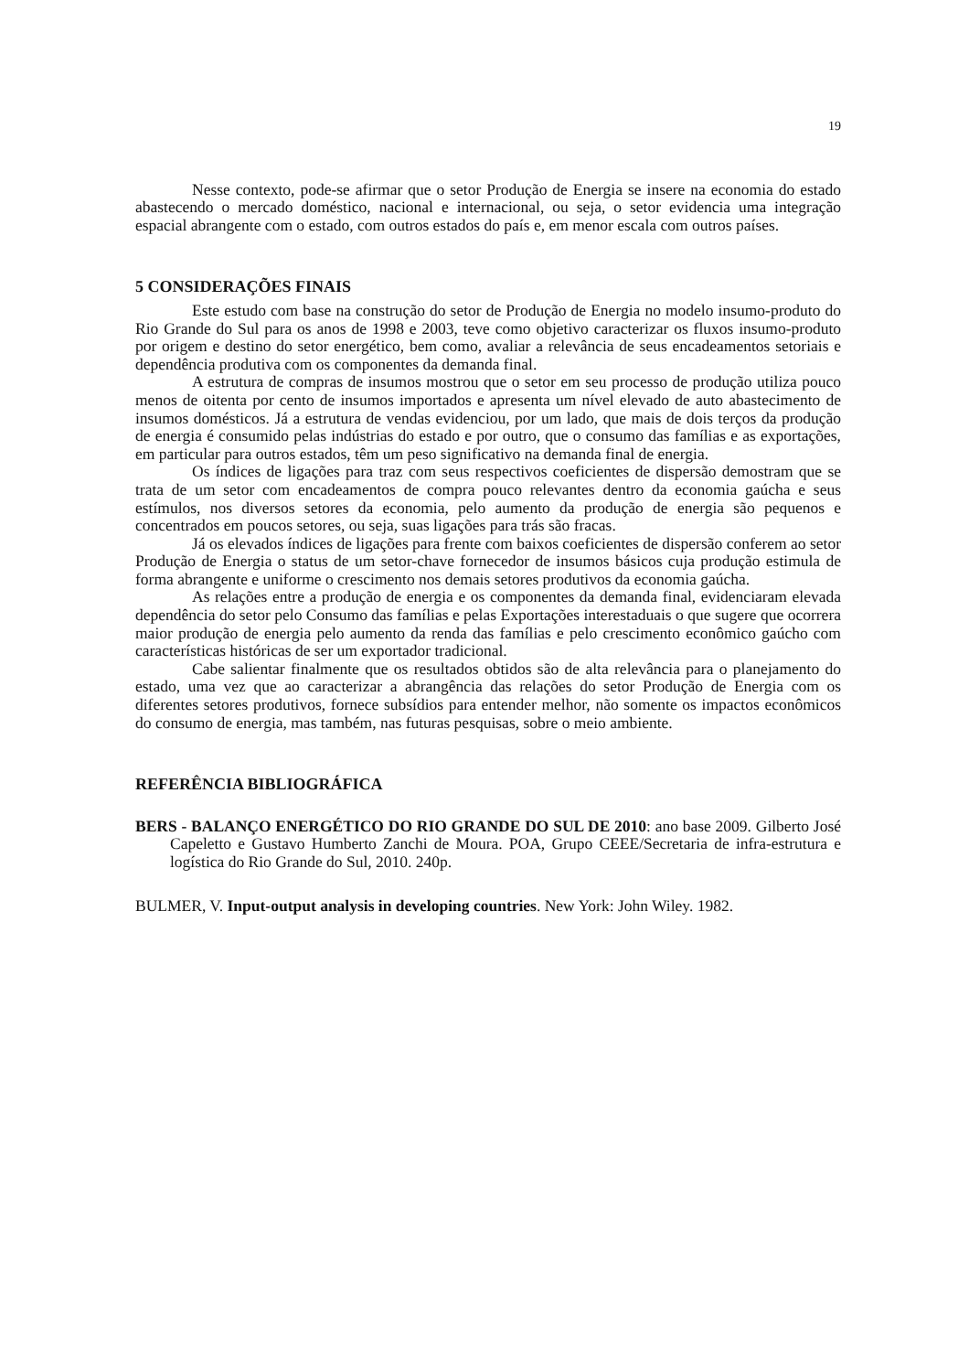19
Nesse contexto, pode-se afirmar que o setor Produção de Energia se insere na economia do estado abastecendo o mercado doméstico, nacional e internacional, ou seja, o setor evidencia uma integração espacial abrangente com o estado, com outros estados do país e, em menor escala com outros países.
5 CONSIDERAÇÕES FINAIS
Este estudo com base na construção do setor de Produção de Energia no modelo insumo-produto do Rio Grande do Sul para os anos de 1998 e 2003, teve como objetivo caracterizar os fluxos insumo-produto por origem e destino do setor energético, bem como, avaliar a relevância de seus encadeamentos setoriais e dependência produtiva com os componentes da demanda final.
A estrutura de compras de insumos mostrou que o setor em seu processo de produção utiliza pouco menos de oitenta por cento de insumos importados e apresenta um nível elevado de auto abastecimento de insumos domésticos. Já a estrutura de vendas evidenciou, por um lado, que mais de dois terços da produção de energia é consumido pelas indústrias do estado e por outro, que o consumo das famílias e as exportações, em particular para outros estados, têm um peso significativo na demanda final de energia.
Os índices de ligações para traz com seus respectivos coeficientes de dispersão demostram que se trata de um setor com encadeamentos de compra pouco relevantes dentro da economia gaúcha e seus estímulos, nos diversos setores da economia, pelo aumento da produção de energia são pequenos e concentrados em poucos setores, ou seja, suas ligações para trás são fracas.
Já os elevados índices de ligações para frente com baixos coeficientes de dispersão conferem ao setor Produção de Energia o status de um setor-chave fornecedor de insumos básicos cuja produção estimula de forma abrangente e uniforme o crescimento nos demais setores produtivos da economia gaúcha.
As relações entre a produção de energia e os componentes da demanda final, evidenciaram elevada dependência do setor pelo Consumo das famílias e pelas Exportações interestaduais o que sugere que ocorrera maior produção de energia pelo aumento da renda das famílias e pelo crescimento econômico gaúcho com características históricas de ser um exportador tradicional.
Cabe salientar finalmente que os resultados obtidos são de alta relevância para o planejamento do estado, uma vez que ao caracterizar a abrangência das relações do setor Produção de Energia com os diferentes setores produtivos, fornece subsídios para entender melhor, não somente os impactos econômicos do consumo de energia, mas também, nas futuras pesquisas, sobre o meio ambiente.
REFERÊNCIA BIBLIOGRÁFICA
BERS - BALANÇO ENERGÉTICO DO RIO GRANDE DO SUL DE 2010: ano base 2009. Gilberto José Capeletto e Gustavo Humberto Zanchi de Moura. POA, Grupo CEEE/Secretaria de infra-estrutura e logística do Rio Grande do Sul, 2010. 240p.
BULMER, V. Input-output analysis in developing countries. New York: John Wiley. 1982.